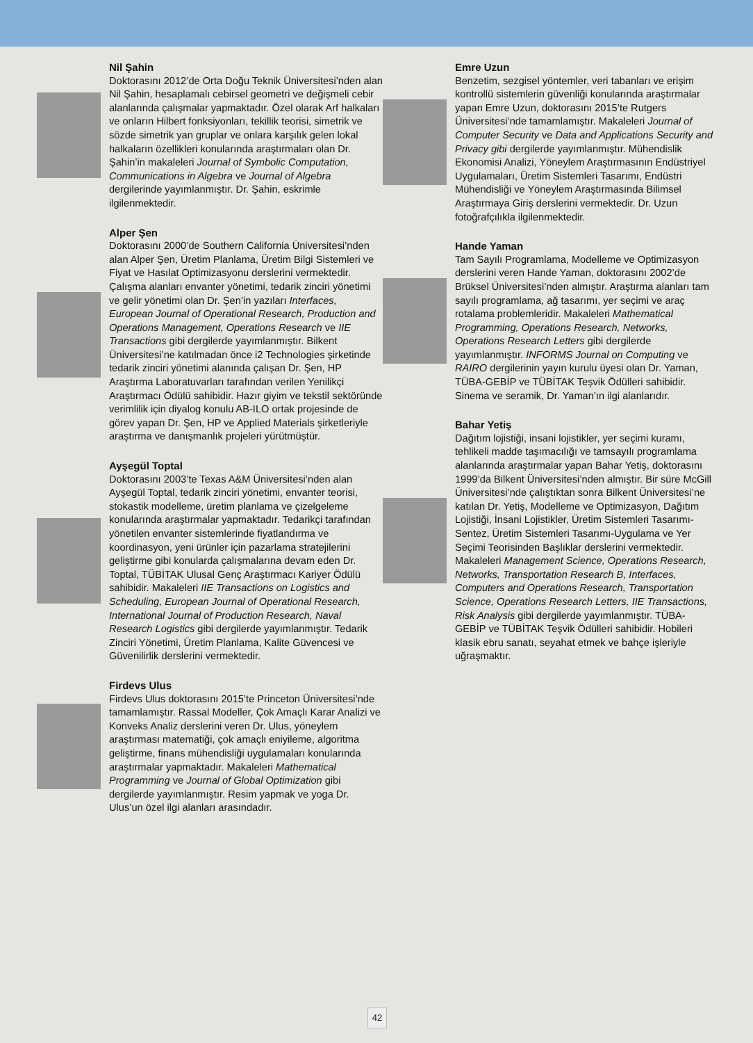Nil Şahin
Doktorasını 2012’de Orta Doğu Teknik Üniversitesi’nden alan Nil Şahin, hesaplamalı cebirsel geometri ve değişmeli cebir alanlarında çalışmalar yapmaktadır. Özel olarak Arf halkaları ve onların Hilbert fonksiyonları, tekillik teorisi, simetrik ve sözde simetrik yan gruplar ve onlara karşılık gelen lokal halkaların özellikleri konularında araştırmaları olan Dr. Şahin’in makaleleri Journal of Symbolic Computation, Communications in Algebra ve Journal of Algebra dergilerinde yayımlanmıştır. Dr. Şahin, eskrimle ilgilenmektedir.
Alper Şen
Doktorasını 2000’de Southern California Üniversitesi’nden alan Alper Şen, Üretim Planlama, Üretim Bilgi Sistemleri ve Fiyat ve Hasılat Optimizasyonu derslerini vermektedir. Çalışma alanları envanter yönetimi, tedarik zinciri yönetimi ve gelir yönetimi olan Dr. Şen’in yazıları Interfaces, European Journal of Operational Research, Production and Operations Management, Operations Research ve IIE Transactions gibi dergilerde yayımlanmıştır. Bilkent Üniversitesi’ne katılmadan önce i2 Technologies şirketinde tedarik zinciri yönetimi alanında çalışan Dr. Şen, HP Araştırma Laboratuvarları tarafından verilen Yenilikçi Araştırmacı Ödülü sahibidir. Hazır giyim ve tekstil sektöründe verimlilik için diyalog konulu AB-ILO ortak projesinde de görev yapan Dr. Şen, HP ve Applied Materials şirketleriyle araştırma ve danışmanlık projeleri yürütmüştür.
Ayşegül Toptal
Doktorasını 2003’te Texas A&M Üniversitesi’nden alan Ayşegül Toptal, tedarik zinciri yönetimi, envanter teorisi, stokastik modelleme, üretim planlama ve çizelgeleme konularında araştırmalar yapmaktadır. Tedarikçi tarafından yönetilen envanter sistemlerinde fiyatlandırma ve koordinasyon, yeni ürünler için pazarlama stratejilerini geliştirme gibi konularda çalışmalarına devam eden Dr. Toptal, TÜBİTAK Ulusal Genç Araştırmacı Kariyer Ödülü sahibidir. Makaleleri IIE Transactions on Logistics and Scheduling, European Journal of Operational Research, International Journal of Production Research, Naval Research Logistics gibi dergilerde yayımlanmıştır. Tedarik Zinciri Yönetimi, Üretim Planlama, Kalite Güvencesi ve Güvenilirlik derslerini vermektedir.
Firdevs Ulus
Firdevs Ulus doktorasını 2015’te Princeton Üniversitesi’nde tamamlamıştır. Rassal Modeller, Çok Amaçlı Karar Analizi ve Konveks Analiz derslerini veren Dr. Ulus, yöneylem araştırması matematiği, çok amaçlı eniyileme, algoritma geliştirme, finans mühendisliği uygulamaları konularında araştırmalar yapmaktadır. Makaleleri Mathematical Programming ve Journal of Global Optimization gibi dergilerde yayımlanmıştır. Resim yapmak ve yoga Dr. Ulus’un özel ilgi alanları arasındadır.
Emre Uzun
Benzetim, sezgisel yöntemler, veri tabanları ve erişim kontrollü sistemlerin güvenliği konularında araştırmalar yapan Emre Uzun, doktorasını 2015’te Rutgers Üniversitesi’nde tamamlamıştır. Makaleleri Journal of Computer Security ve Data and Applications Security and Privacy gibi dergilerde yayımlanmıştır. Mühendislik Ekonomisi Analizi, Yöneylem Araştırmasının Endüstriyel Uygulamaları, Üretim Sistemleri Tasarımı, Endüstri Mühendisliği ve Yöneylem Araştırmasında Bilimsel Araştırmaya Giriş derslerini vermektedir. Dr. Uzun fotoğrafçılıkla ilgilenmektedir.
Hande Yaman
Tam Sayılı Programlama, Modelleme ve Optimizasyon derslerini veren Hande Yaman, doktorasını 2002’de Brüksel Üniversitesi’nden almıştır. Araştırma alanları tam sayılı programlama, ağ tasarımı, yer seçimi ve araç rotalama problemleridir. Makaleleri Mathematical Programming, Operations Research, Networks, Operations Research Letters gibi dergilerde yayımlanmıştır. INFORMS Journal on Computing ve RAIRO dergilerinin yayın kurulu üyesi olan Dr. Yaman, TÜBA-GEBİP ve TÜBİTAK Teşvik Ödülleri sahibidir. Sinema ve seramik, Dr. Yaman’ın ilgi alanlarıdır.
Bahar Yetiş
Dağıtım lojistiği, insani lojistikler, yer seçimi kuramı, tehlikeli madde taşımacılığı ve tamsayılı programlama alanlarında araştırmalar yapan Bahar Yetiş, doktorasını 1999’da Bilkent Üniversitesi’nden almıştır. Bir süre McGill Üniversitesi’nde çalıştıktan sonra Bilkent Üniversitesi’ne katılan Dr. Yetiş, Modelleme ve Optimizasyon, Dağıtım Lojistiği, İnsani Lojistikler, Üretim Sistemleri Tasarımı-Sentez, Üretim Sistemleri Tasarımı-Uygulama ve Yer Seçimi Teorisinden Başlıklar derslerini vermektedir. Makaleleri Management Science, Operations Research, Networks, Transportation Research B, Interfaces, Computers and Operations Research, Transportation Science, Operations Research Letters, IIE Transactions, Risk Analysis gibi dergilerde yayımlanmıştır. TÜBA-GEBİP ve TÜBİTAK Teşvik Ödülleri sahibidir. Hobileri klasik ebru sanatı, seyahat etmek ve bahçe işleriyle uğraşmaktır.
42